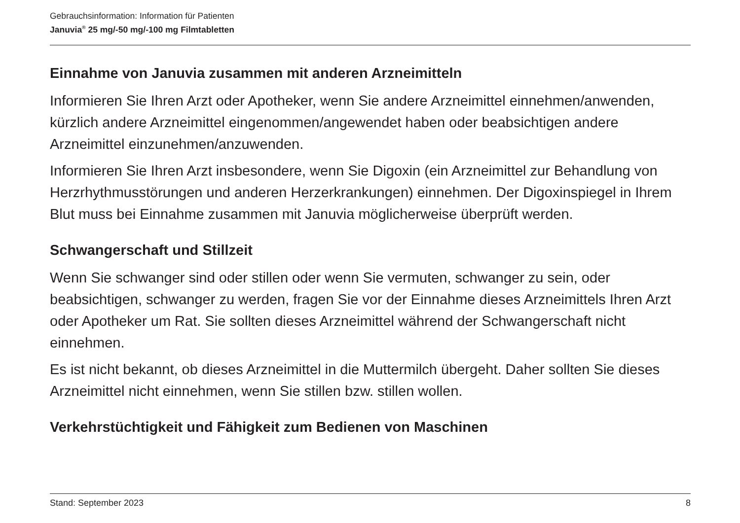Gebrauchsinformation: Information für Patienten
Januvia<sup>®</sup> 25 mg/-50 mg/-100 mg Filmtabletten
Einnahme von Januvia zusammen mit anderen Arzneimitteln
Informieren Sie Ihren Arzt oder Apotheker, wenn Sie andere Arzneimittel einnehmen/anwenden, kürzlich andere Arzneimittel eingenommen/angewendet haben oder beabsichtigen andere Arzneimittel einzunehmen/anzuwenden.
Informieren Sie Ihren Arzt insbesondere, wenn Sie Digoxin (ein Arzneimittel zur Behandlung von Herzrhythmusstörungen und anderen Herzerkrankungen) einnehmen. Der Digoxinspiegel in Ihrem Blut muss bei Einnahme zusammen mit Januvia möglicherweise überprüft werden.
Schwangerschaft und Stillzeit
Wenn Sie schwanger sind oder stillen oder wenn Sie vermuten, schwanger zu sein, oder beabsichtigen, schwanger zu werden, fragen Sie vor der Einnahme dieses Arzneimittels Ihren Arzt oder Apotheker um Rat. Sie sollten dieses Arzneimittel während der Schwangerschaft nicht einnehmen.
Es ist nicht bekannt, ob dieses Arzneimittel in die Muttermilch übergeht. Daher sollten Sie dieses Arzneimittel nicht einnehmen, wenn Sie stillen bzw. stillen wollen.
Verkehrstüchtigkeit und Fähigkeit zum Bedienen von Maschinen
Stand: September 2023 8